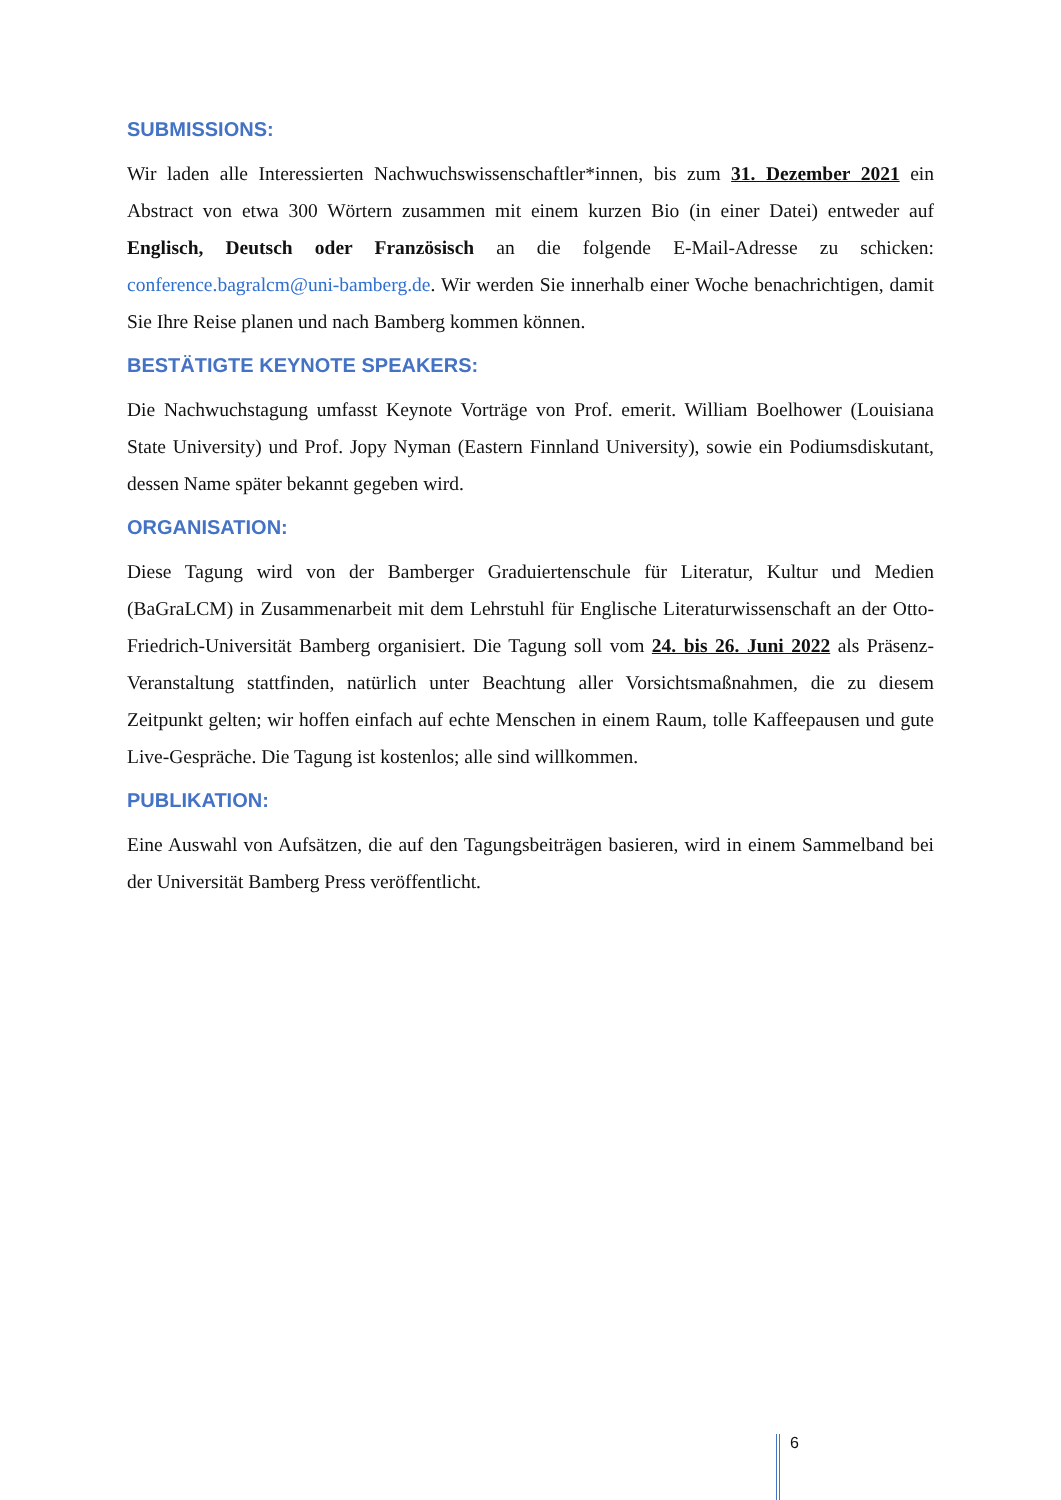SUBMISSIONS:
Wir laden alle Interessierten Nachwuchswissenschaftler*innen, bis zum 31. Dezember 2021 ein Abstract von etwa 300 Wörtern zusammen mit einem kurzen Bio (in einer Datei) entweder auf Englisch, Deutsch oder Französisch an die folgende E-Mail-Adresse zu schicken: conference.bagralcm@uni-bamberg.de. Wir werden Sie innerhalb einer Woche benachrichtigen, damit Sie Ihre Reise planen und nach Bamberg kommen können.
BESTÄTIGTE KEYNOTE SPEAKERS:
Die Nachwuchstagung umfasst Keynote Vorträge von Prof. emerit. William Boelhower (Louisiana State University) und Prof. Jopy Nyman (Eastern Finnland University), sowie ein Podiumsdiskutant, dessen Name später bekannt gegeben wird.
ORGANISATION:
Diese Tagung wird von der Bamberger Graduiertenschule für Literatur, Kultur und Medien (BaGraLCM) in Zusammenarbeit mit dem Lehrstuhl für Englische Literaturwissenschaft an der Otto-Friedrich-Universität Bamberg organisiert. Die Tagung soll vom 24. bis 26. Juni 2022 als Präsenz-Veranstaltung stattfinden, natürlich unter Beachtung aller Vorsichtsmaßnahmen, die zu diesem Zeitpunkt gelten; wir hoffen einfach auf echte Menschen in einem Raum, tolle Kaffeepausen und gute Live-Gespräche. Die Tagung ist kostenlos; alle sind willkommen.
PUBLIKATION:
Eine Auswahl von Aufsätzen, die auf den Tagungsbeiträgen basieren, wird in einem Sammelband bei der Universität Bamberg Press veröffentlicht.
6